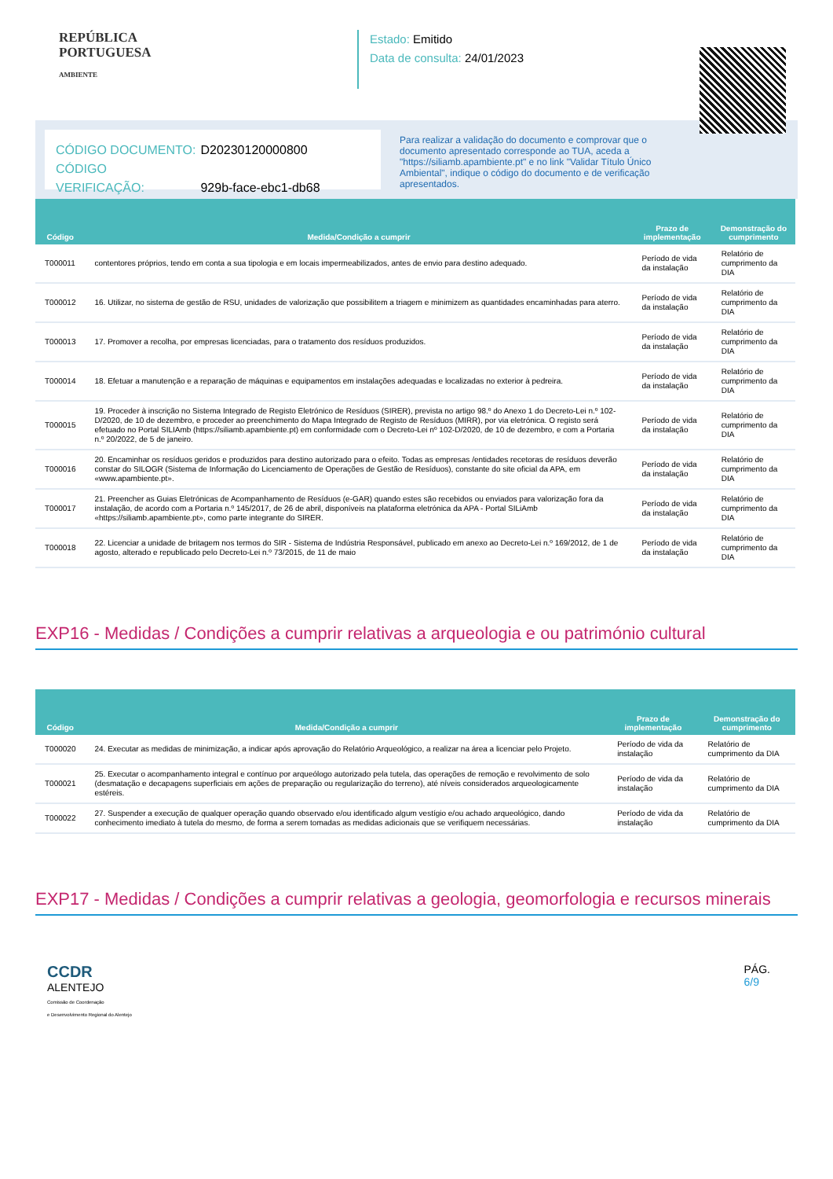REPÚBLICA
PORTUGUESA
AMBIENTE
Estado: Emitido
Data de consulta: 24/01/2023
CÓDIGO DOCUMENTO: D20230120000800
CÓDIGO VERIFICAÇÃO: 929b-face-ebc1-db68
Para realizar a validação do documento e comprovar que o documento apresentado corresponde ao TUA, aceda a "https://siliamb.apambiente.pt" e no link "Validar Título Único Ambiental", indique o código do documento e de verificação apresentados.
| Código | Medida/Condição a cumprir | Prazo de implementação | Demonstração do cumprimento |
| --- | --- | --- | --- |
| T000011 | contentores próprios, tendo em conta a sua tipologia e em locais impermeabilizados, antes de envio para destino adequado. | Período de vida da instalação | Relatório de cumprimento da DIA |
| T000012 | 16. Utilizar, no sistema de gestão de RSU, unidades de valorização que possibilitem a triagem e minimizem as quantidades encaminhadas para aterro. | Período de vida da instalação | Relatório de cumprimento da DIA |
| T000013 | 17. Promover a recolha, por empresas licenciadas, para o tratamento dos resíduos produzidos. | Período de vida da instalação | Relatório de cumprimento da DIA |
| T000014 | 18. Efetuar a manutenção e a reparação de máquinas e equipamentos em instalações adequadas e localizadas no exterior à pedreira. | Período de vida da instalação | Relatório de cumprimento da DIA |
| T000015 | 19. Proceder à inscrição no Sistema Integrado de Registo Eletrónico de Resíduos (SIRER), prevista no artigo 98.º do Anexo 1 do Decreto-Lei n.º 102-D/2020, de 10 de dezembro, e proceder ao preenchimento do Mapa Integrado de Registo de Resíduos (MIRR), por via eletrónica. O registo será efetuado no Portal SILIAmb (https://siliamb.apambiente.pt) em conformidade com o Decreto-Lei nº 102-D/2020, de 10 de dezembro, e com a Portaria n.º 20/2022, de 5 de janeiro. | Período de vida da instalação | Relatório de cumprimento da DIA |
| T000016 | 20. Encaminhar os resíduos geridos e produzidos para destino autorizado para o efeito. Todas as empresas /entidades recetoras de resíduos deverão constar do SILOGR (Sistema de Informação do Licenciamento de Operações de Gestão de Resíduos), constante do site oficial da APA, em «www.apambiente.pt». | Período de vida da instalação | Relatório de cumprimento da DIA |
| T000017 | 21. Preencher as Guias Eletrónicas de Acompanhamento de Resíduos (e-GAR) quando estes são recebidos ou enviados para valorização fora da instalação, de acordo com a Portaria n.º 145/2017, de 26 de abril, disponíveis na plataforma eletrónica da APA - Portal SILiAmb «https://siliamb.apambiente.pt», como parte integrante do SIRER. | Período de vida da instalação | Relatório de cumprimento da DIA |
| T000018 | 22. Licenciar a unidade de britagem nos termos do SIR - Sistema de Indústria Responsável, publicado em anexo ao Decreto-Lei n.º 169/2012, de 1 de agosto, alterado e republicado pelo Decreto-Lei n.º 73/2015, de 11 de maio | Período de vida da instalação | Relatório de cumprimento da DIA |
EXP16 - Medidas / Condições a cumprir relativas a arqueologia e ou património cultural
| Código | Medida/Condição a cumprir | Prazo de implementação | Demonstração do cumprimento |
| --- | --- | --- | --- |
| T000020 | 24. Executar as medidas de minimização, a indicar após aprovação do Relatório Arqueológico, a realizar na área a licenciar pelo Projeto. | Período de vida da instalação | Relatório de cumprimento da DIA |
| T000021 | 25. Executar o acompanhamento integral e contínuo por arqueólogo autorizado pela tutela, das operações de remoção e revolvimento de solo (desmatação e decapagens superficiais em ações de preparação ou regularização do terreno), até níveis considerados arqueologicamente estéreis. | Período de vida da instalação | Relatório de cumprimento da DIA |
| T000022 | 27. Suspender a execução de qualquer operação quando observado e/ou identificado algum vestígio e/ou achado arqueológico, dando conhecimento imediato à tutela do mesmo, de forma a serem tomadas as medidas adicionais que se verifiquem necessárias. | Período de vida da instalação | Relatório de cumprimento da DIA |
EXP17 - Medidas / Condições a cumprir relativas a geologia, geomorfologia e recursos minerais
CCDR
ALENTEJO
Comissão de Coordenação
e Desenvolvimento Regional do Alentejo
PÁG.
6/9